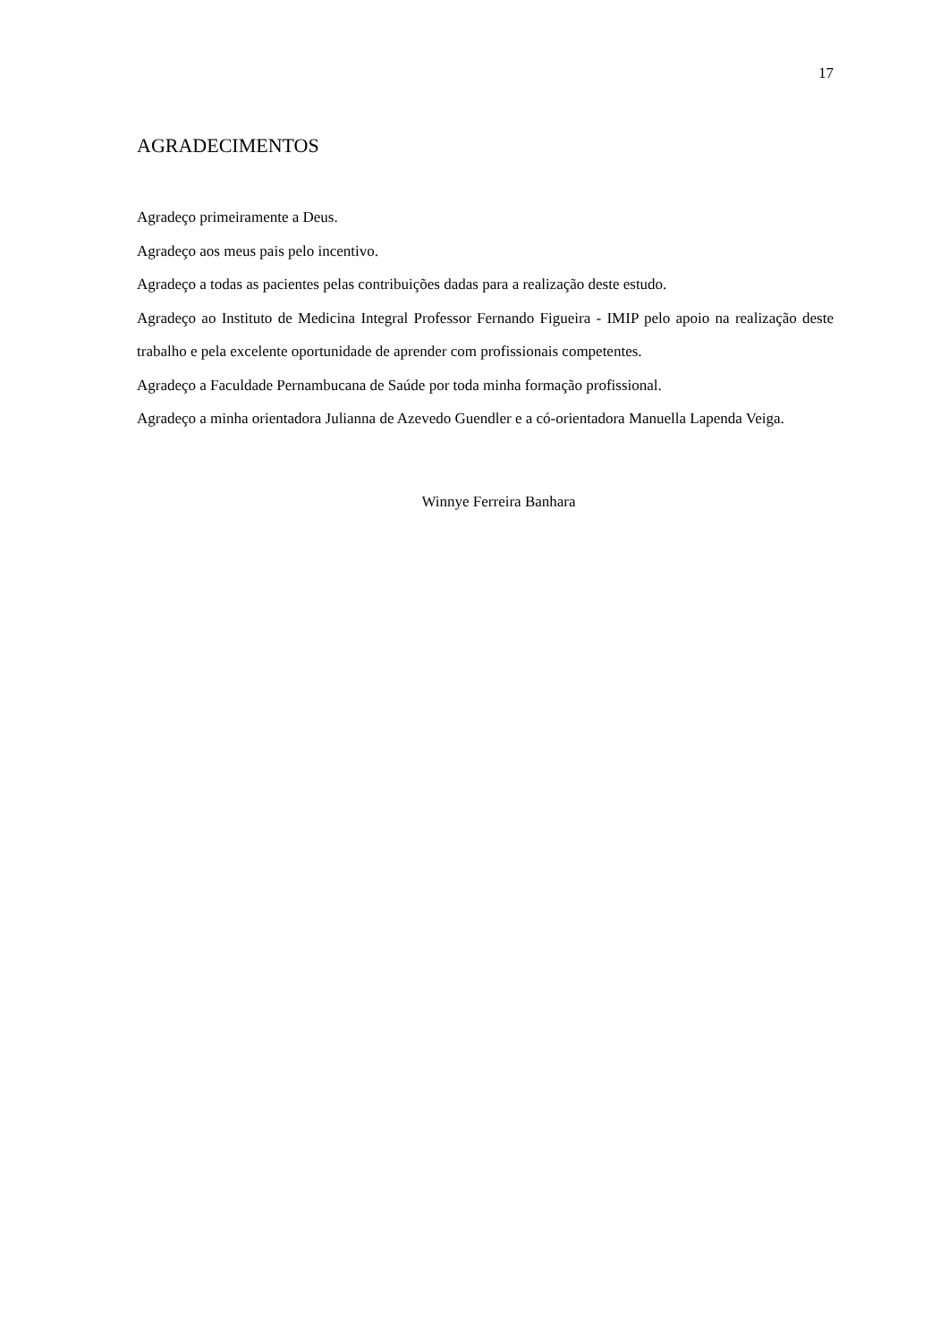17
AGRADECIMENTOS
Agradeço primeiramente a Deus.
Agradeço aos meus pais pelo incentivo.
Agradeço a todas as pacientes pelas contribuições dadas para a realização deste estudo.
Agradeço ao Instituto de Medicina Integral Professor Fernando Figueira - IMIP pelo apoio na realização deste trabalho e pela excelente oportunidade de aprender com profissionais competentes.
Agradeço a Faculdade Pernambucana de Saúde por toda minha formação profissional.
Agradeço a minha orientadora Julianna de Azevedo Guendler e a có-orientadora Manuella Lapenda Veiga.
Winnye Ferreira Banhara